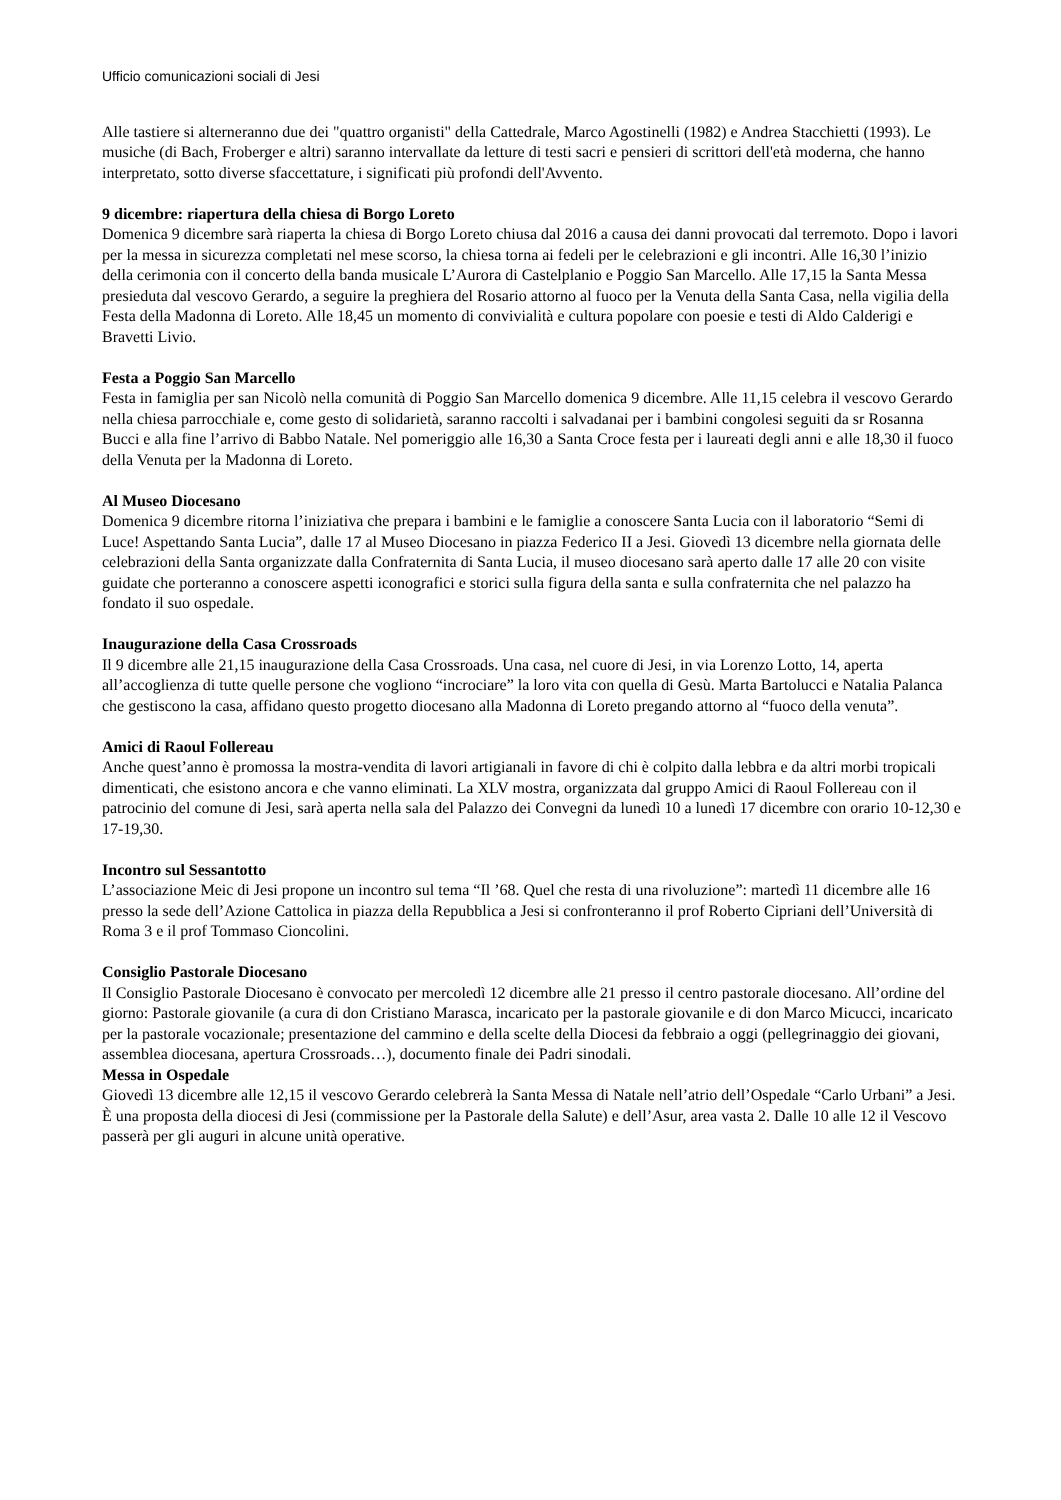Ufficio comunicazioni sociali di Jesi
Alle tastiere si alterneranno due dei "quattro organisti" della Cattedrale, Marco Agostinelli (1982) e Andrea Stacchietti (1993). Le musiche (di Bach, Froberger e altri) saranno intervallate da letture di testi sacri e pensieri di scrittori dell'età moderna, che hanno interpretato, sotto diverse sfaccettature, i significati più profondi dell'Avvento.
9 dicembre: riapertura della chiesa di Borgo Loreto
Domenica 9 dicembre sarà riaperta la chiesa di Borgo Loreto chiusa dal 2016 a causa dei danni provocati dal terremoto. Dopo i lavori per la messa in sicurezza completati nel mese scorso, la chiesa torna ai fedeli per le celebrazioni e gli incontri. Alle 16,30 l’inizio della cerimonia con il concerto della banda musicale L’Aurora di Castelplanio e Poggio San Marcello. Alle 17,15 la Santa Messa presieduta dal vescovo Gerardo, a seguire la preghiera del Rosario attorno al fuoco per la Venuta della Santa Casa, nella vigilia della Festa della Madonna di Loreto. Alle 18,45 un momento di convivialità e cultura popolare con poesie e testi di Aldo Calderigi e Bravetti Livio.
Festa a Poggio San Marcello
Festa in famiglia per san Nicolò nella comunità di Poggio San Marcello domenica 9 dicembre. Alle 11,15 celebra il vescovo Gerardo nella chiesa parrocchiale e, come gesto di solidarietà, saranno raccolti i salvadanai per i bambini congolesi seguiti da sr Rosanna Bucci e alla fine l’arrivo di Babbo Natale. Nel pomeriggio alle 16,30 a Santa Croce festa per i laureati degli anni e alle 18,30 il fuoco della Venuta per la Madonna di Loreto.
Al Museo Diocesano
Domenica 9 dicembre ritorna l’iniziativa che prepara i bambini e le famiglie a conoscere Santa Lucia con il laboratorio “Semi di Luce! Aspettando Santa Lucia”, dalle 17 al Museo Diocesano in piazza Federico II a Jesi. Giovedì 13 dicembre nella giornata delle celebrazioni della Santa organizzate dalla Confraternita di Santa Lucia, il museo diocesano sarà aperto dalle 17 alle 20 con visite guidate che porteranno a conoscere aspetti iconografici e storici sulla figura della santa e sulla confraternita che nel palazzo ha fondato il suo ospedale.
Inaugurazione della Casa Crossroads
Il 9 dicembre alle 21,15 inaugurazione della Casa Crossroads. Una casa, nel cuore di Jesi, in via Lorenzo Lotto, 14, aperta all’accoglienza di tutte quelle persone che vogliono “incrociare” la loro vita con quella di Gesù. Marta Bartolucci e Natalia Palanca che gestiscono la casa, affidano questo progetto diocesano alla Madonna di Loreto pregando attorno al “fuoco della venuta”.
Amici di Raoul Follereau
Anche quest’anno è promossa la mostra-vendita di lavori artigianali in favore di chi è colpito dalla lebbra e da altri morbi tropicali dimenticati, che esistono ancora e che vanno eliminati. La XLV mostra, organizzata dal gruppo Amici di Raoul Follereau con il patrocinio del comune di Jesi, sarà aperta nella sala del Palazzo dei Convegni da lunedì 10 a lunedì 17 dicembre con orario 10-12,30 e 17-19,30.
Incontro sul Sessantotto
L’associazione Meic di Jesi propone un incontro sul tema “Il ’68. Quel che resta di una rivoluzione”: martedì 11 dicembre alle 16 presso la sede dell’Azione Cattolica in piazza della Repubblica a Jesi si confronteranno il prof Roberto Cipriani dell’Università di Roma 3 e il prof Tommaso Cioncolini.
Consiglio Pastorale Diocesano
Il Consiglio Pastorale Diocesano è convocato per mercoledì 12 dicembre alle 21 presso il centro pastorale diocesano. All’ordine del giorno: Pastorale giovanile (a cura di don Cristiano Marasca, incaricato per la pastorale giovanile e di don Marco Micucci, incaricato per la pastorale vocazionale; presentazione del cammino e della scelte della Diocesi da febbraio a oggi (pellegrinaggio dei giovani, assemblea diocesana, apertura Crossroads…), documento finale dei Padri sinodali.
Messa in Ospedale
Giovedì 13 dicembre alle 12,15 il vescovo Gerardo celebrerà la Santa Messa di Natale nell’atrio dell’Ospedale “Carlo Urbani” a Jesi. È una proposta della diocesi di Jesi (commissione per la Pastorale della Salute) e dell’Asur, area vasta 2. Dalle 10 alle 12 il Vescovo passerà per gli auguri in alcune unità operative.